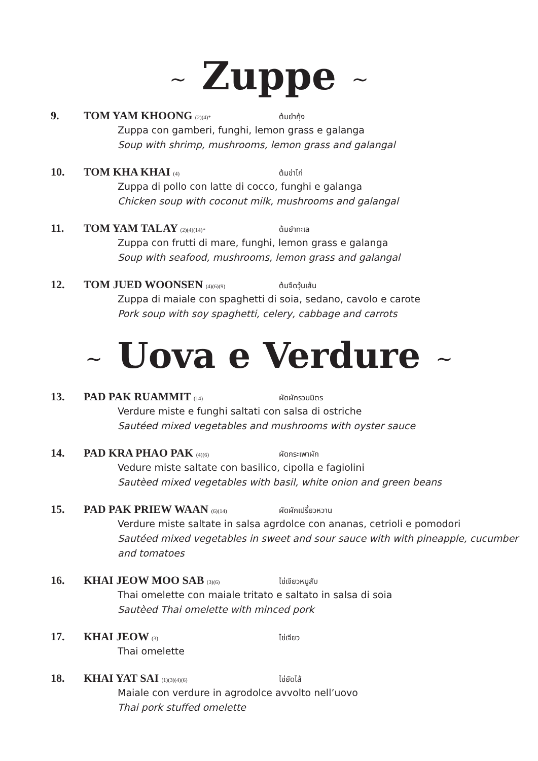~ Zuppe ~
9. TOM YAM KHOONG (2)(4)* ต้มยำกุ้ง
Zuppa con gamberi, funghi, lemon grass e galanga
Soup with shrimp, mushrooms, lemon grass and galangal
10. TOM KHA KHAI (4) ต้มข่าไก่
Zuppa di pollo con latte di cocco, funghi e galanga
Chicken soup with coconut milk, mushrooms and galangal
11. TOM YAM TALAY (2)(4)(14)* ต้มยำทะเล
Zuppa con frutti di mare, funghi, lemon grass e galanga
Soup with seafood, mushrooms, lemon grass and galangal
12. TOM JUED WOONSEN (4)(6)(9) ต้มจืดวุ้นเส้น
Zuppa di maiale con spaghetti di soia, sedano, cavolo e carote
Pork soup with soy spaghetti, celery, cabbage and carrots
~ Uova e Verdure ~
13. PAD PAK RUAMMIT (14) ผัดผักรวมมิตร
Verdure miste e funghi saltati con salsa di ostriche
Sautéed mixed vegetables and mushrooms with oyster sauce
14. PAD KRA PHAO PAK (4)(6) ผัดกระเพาผัก
Vedure miste saltate con basilico, cipolla e fagiolini
Sautèed mixed vegetables with basil, white onion and green beans
15. PAD PAK PRIEW WAAN (6)(14) ผัดผักเปรี้ยวหวาน
Verdure miste saltate in salsa agrdolce con ananas, cetrioli e pomodori
Sautéed mixed vegetables in sweet and sour sauce with with pineapple, cucumber and tomatoes
16. KHAI JEOW MOO SAB (3)(6) ไข่เจียวหมูสับ
Thai omelette con maiale tritato e saltato in salsa di soia
Sautèed Thai omelette with minced pork
17. KHAI JEOW (3) ไข่เจียว
Thai omelette
18. KHAI YAT SAI (1)(3)(4)(6) ไข่ยัดไส้
Maiale con verdure in agrodolce avvolto nell’uovo
Thai pork stuffed omelette